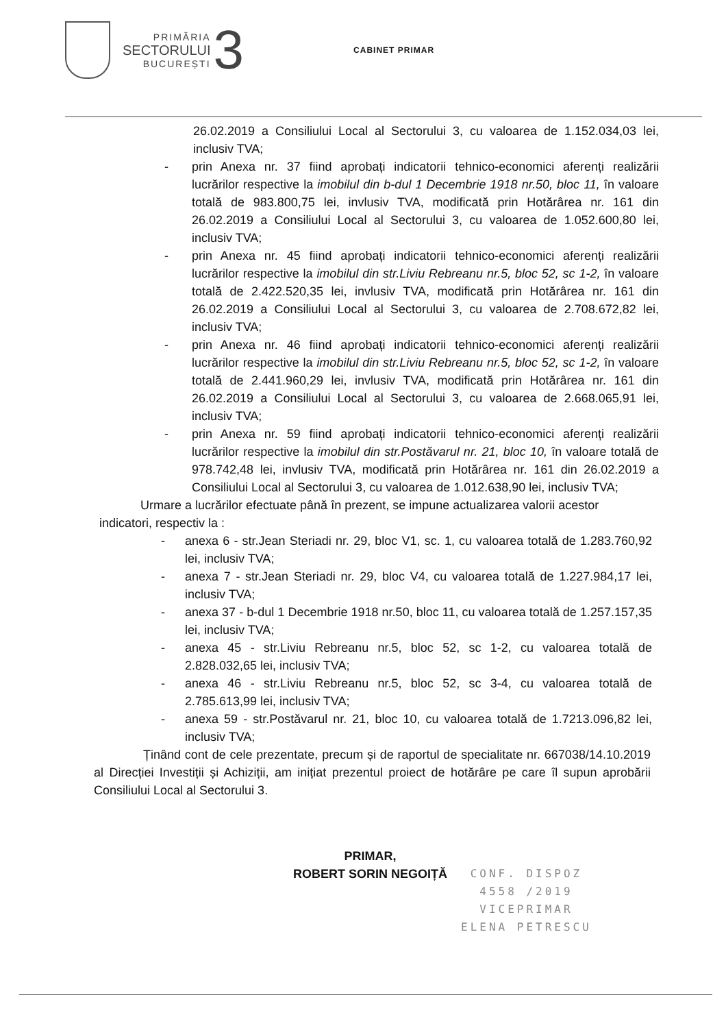PRIMĂRIA
SECTORULUI
BUCUREȘTI
3
CABINET PRIMAR
26.02.2019 a Consiliului Local al Sectorului 3, cu valoarea de 1.152.034,03 lei, inclusiv TVA;
- prin Anexa nr. 37 fiind aprobați indicatorii tehnico-economici aferenți realizării lucrărilor respective la imobilul din b-dul 1 Decembrie 1918 nr.50, bloc 11, în valoare totală de 983.800,75 lei, invlusiv TVA, modificată prin Hotărârea nr. 161 din 26.02.2019 a Consiliului Local al Sectorului 3, cu valoarea de 1.052.600,80 lei, inclusiv TVA;
- prin Anexa nr. 45 fiind aprobați indicatorii tehnico-economici aferenți realizării lucrărilor respective la imobilul din str.Liviu Rebreanu nr.5, bloc 52, sc 1-2, în valoare totală de 2.422.520,35 lei, invlusiv TVA, modificată prin Hotărârea nr. 161 din 26.02.2019 a Consiliului Local al Sectorului 3, cu valoarea de 2.708.672,82 lei, inclusiv TVA;
- prin Anexa nr. 46 fiind aprobați indicatorii tehnico-economici aferenți realizării lucrărilor respective la imobilul din str.Liviu Rebreanu nr.5, bloc 52, sc 1-2, în valoare totală de 2.441.960,29 lei, invlusiv TVA, modificată prin Hotărârea nr. 161 din 26.02.2019 a Consiliului Local al Sectorului 3, cu valoarea de 2.668.065,91 lei, inclusiv TVA;
- prin Anexa nr. 59 fiind aprobați indicatorii tehnico-economici aferenți realizării lucrărilor respective la imobilul din str.Postăvarul nr. 21, bloc 10, în valoare totală de 978.742,48 lei, invlusiv TVA, modificată prin Hotărârea nr. 161 din 26.02.2019 a Consiliului Local al Sectorului 3, cu valoarea de 1.012.638,90 lei, inclusiv TVA;
Urmare a lucrărilor efectuate până în prezent, se impune actualizarea valorii acestor indicatori, respectiv la :
- anexa 6 - str.Jean Steriadi nr. 29, bloc V1, sc. 1, cu valoarea totală de 1.283.760,92 lei, inclusiv TVA;
- anexa 7 - str.Jean Steriadi nr. 29, bloc V4, cu valoarea totală de 1.227.984,17 lei, inclusiv TVA;
- anexa 37 - b-dul 1 Decembrie 1918 nr.50, bloc 11, cu valoarea totală de 1.257.157,35 lei, inclusiv TVA;
- anexa 45 - str.Liviu Rebreanu nr.5, bloc 52, sc 1-2, cu valoarea totală de 2.828.032,65 lei, inclusiv TVA;
- anexa 46 - str.Liviu Rebreanu nr.5, bloc 52, sc 3-4, cu valoarea totală de 2.785.613,99 lei, inclusiv TVA;
- anexa 59 - str.Postăvarul nr. 21, bloc 10, cu valoarea totală de 1.7213.096,82 lei, inclusiv TVA;
Ținând cont de cele prezentate, precum și de raportul de specialitate nr. 667038/14.10.2019 al Direcției Investiții și Achiziții, am inițiat prezentul proiect de hotărâre pe care îl supun aprobării Consiliului Local al Sectorului 3.
PRIMAR,
ROBERT SORIN NEGOIȚĂ
CONF. DISPOZ
4558 /2019
VICEPRIMAR
ELENA PETRESCU